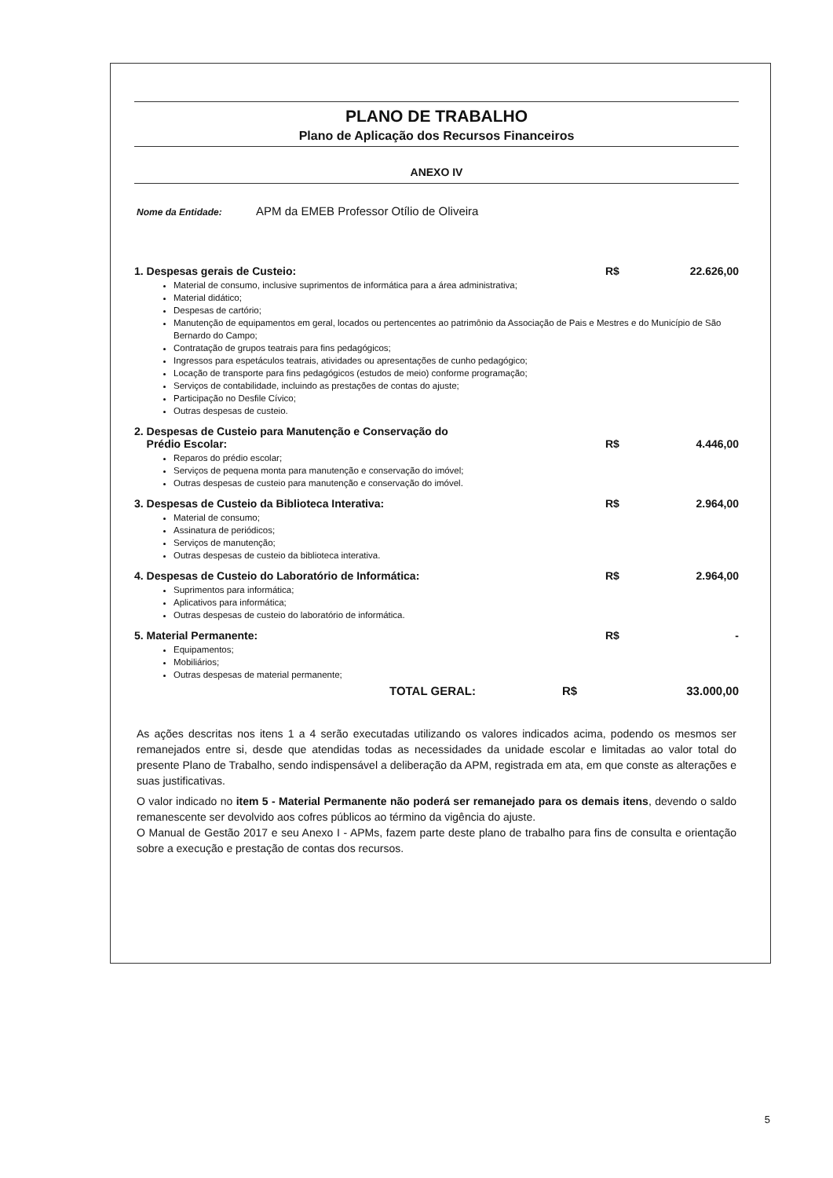PLANO DE TRABALHO
Plano de Aplicação dos Recursos Financeiros
ANEXO IV
Nome da Entidade: APM da EMEB Professor Otílio de Oliveira
1. Despesas gerais de Custeio: R$ 22.626,00
Material de consumo, inclusive suprimentos de informática para a área administrativa;
Material didático;
Despesas de cartório;
Manutenção de equipamentos em geral, locados ou pertencentes ao patrimônio da Associação de Pais e Mestres e do Município de São Bernardo do Campo;
Contratação de grupos teatrais para fins pedagógicos;
Ingressos para espetáculos teatrais, atividades ou apresentações de cunho pedagógico;
Locação de transporte para fins pedagógicos (estudos de meio) conforme programação;
Serviços de contabilidade, incluindo as prestações de contas do ajuste;
Participação no Desfile Cívico;
Outras despesas de custeio.
2. Despesas de Custeio para Manutenção e Conservação do
Prédio Escolar:
R$
4.446,00
Reparos do prédio escolar;
Serviços de pequena monta para manutenção e conservação do imóvel;
Outras despesas de custeio para manutenção e conservação do imóvel.
3. Despesas de Custeio da Biblioteca Interativa: R$ 2.964,00
Material de consumo;
Assinatura de periódicos;
Serviços de manutenção;
Outras despesas de custeio da biblioteca interativa.
4. Despesas de Custeio do Laboratório de Informática: R$ 2.964,00
Suprimentos para informática;
Aplicativos para informática;
Outras despesas de custeio do laboratório de informática.
5. Material Permanente: R$ -
Equipamentos;
Mobiliários;
Outras despesas de material permanente;
TOTAL GERAL: R$ 33.000,00
As ações descritas nos itens 1 a 4 serão executadas utilizando os valores indicados acima, podendo os mesmos ser remanejados entre si, desde que atendidas todas as necessidades da unidade escolar e limitadas ao valor total do presente Plano de Trabalho, sendo indispensável a deliberação da APM, registrada em ata, em que conste as alterações e suas justificativas.
O valor indicado no item 5 - Material Permanente não poderá ser remanejado para os demais itens, devendo o saldo remanescente ser devolvido aos cofres públicos ao término da vigência do ajuste.
O Manual de Gestão 2017 e seu Anexo I - APMs, fazem parte deste plano de trabalho para fins de consulta e orientação sobre a execução e prestação de contas dos recursos.
5